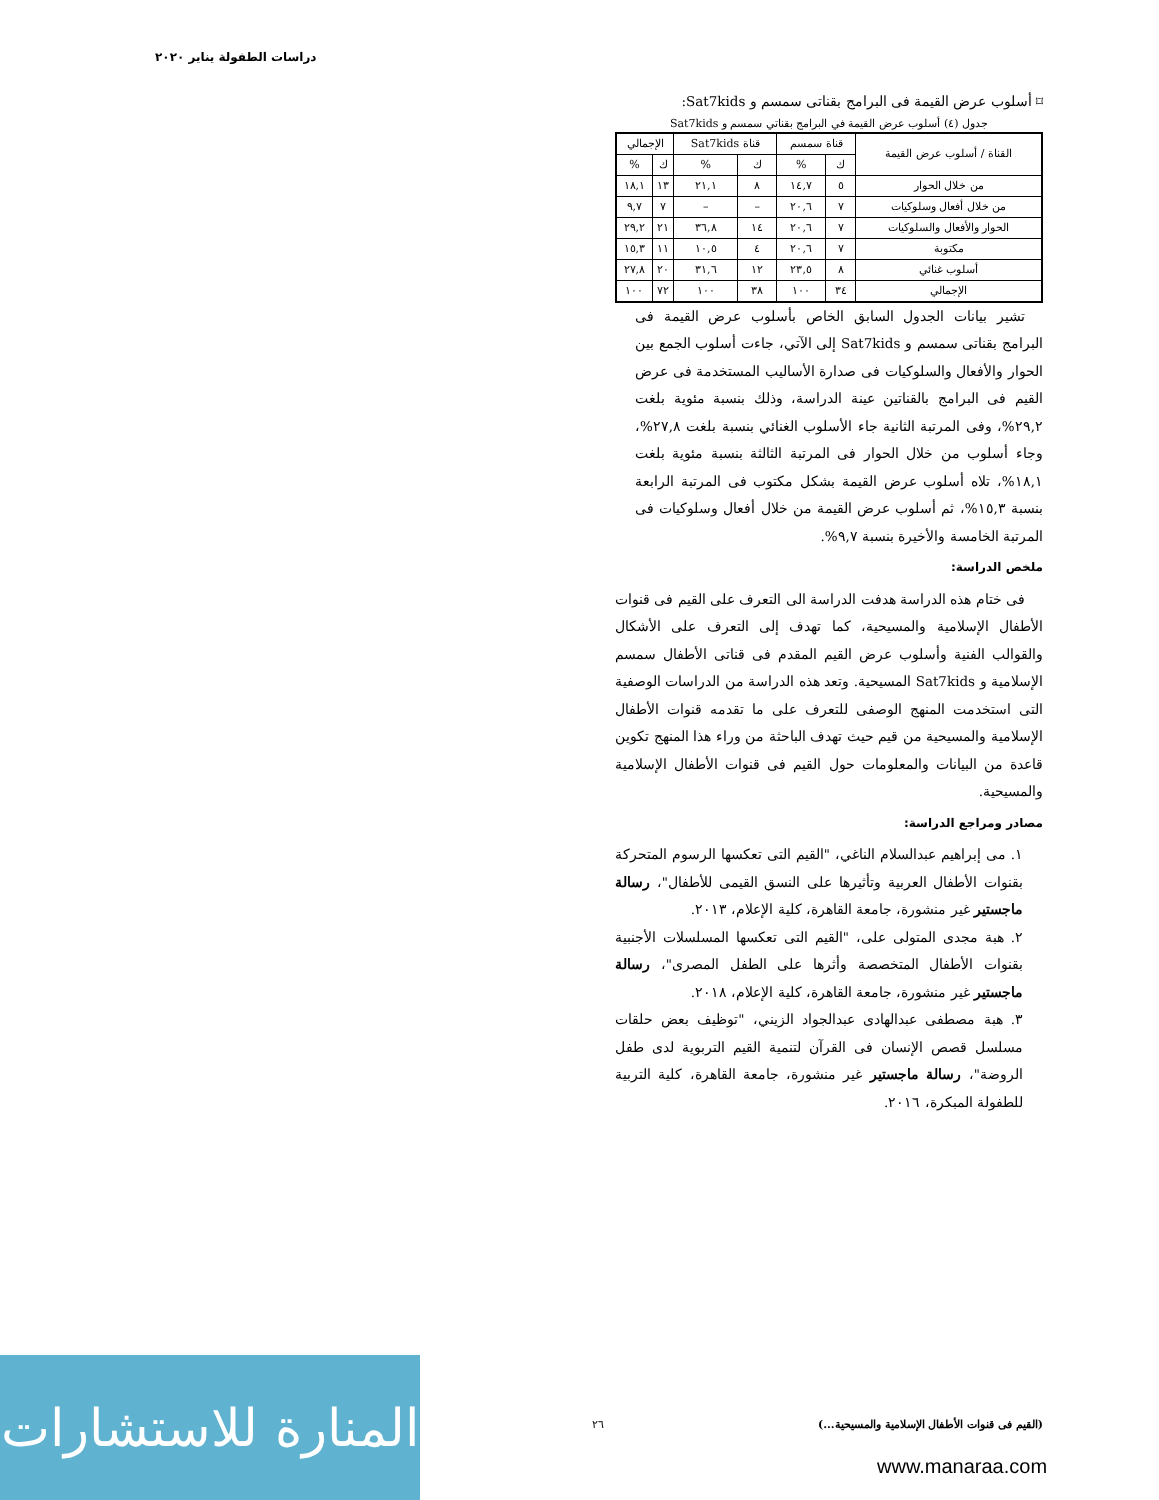دراسات الطفولة يناير ٢٠٢٠
⌑ أسلوب عرض القيمة فى البرامج بقناتى سمسم و Sat7kids:
جدول (٤) أسلوب عرض القيمة في البرامج بقناتي سمسم و Sat7kids
| القناة / أسلوب عرض القيمة | قناة سمسم | | قناة Sat7kids | | الإجمالي | |
| --- | --- | --- | --- | --- | --- | --- |
| | ك | % | ك | % | ك | % |
| من خلال الحوار | ٥ | ١٤,٧ | ٨ | ٢١,١ | ١٣ | ١٨,١ |
| من خلال أفعال وسلوكيات | ٧ | ٢٠,٦ | – | – | ٧ | ٩,٧ |
| الحوار والأفعال والسلوكيات | ٧ | ٢٠,٦ | ١٤ | ٣٦,٨ | ٢١ | ٢٩,٢ |
| مكتوبة | ٧ | ٢٠,٦ | ٤ | ١٠,٥ | ١١ | ١٥,٣ |
| أسلوب غنائي | ٨ | ٢٣,٥ | ١٢ | ٣١,٦ | ٢٠ | ٢٧,٨ |
| الإجمالي | ٣٤ | ١٠٠ | ٣٨ | ١٠٠ | ٧٢ | ١٠٠ |
تشير بيانات الجدول السابق الخاص بأسلوب عرض القيمة فى البرامج بقناتى سمسم و Sat7kids إلى الآتي، جاءت أسلوب الجمع بين الحوار والأفعال والسلوكيات فى صدارة الأساليب المستخدمة فى عرض القيم فى البرامج بالقناتين عينة الدراسة، وذلك بنسبة مئوية بلغت ٢٩,٢%، وفى المرتبة الثانية جاء الأسلوب الغنائي بنسبة بلغت ٢٧,٨%، وجاء أسلوب من خلال الحوار فى المرتبة الثالثة بنسبة مئوية بلغت ١٨,١%، تلاه أسلوب عرض القيمة بشكل مكتوب فى المرتبة الرابعة بنسبة ١٥,٣%، ثم أسلوب عرض القيمة من خلال أفعال وسلوكيات فى المرتبة الخامسة والأخيرة بنسبة ٩,٧%.
ملخص الدراسة:
فى ختام هذه الدراسة هدفت الدراسة الى التعرف على القيم فى قنوات الأطفال الإسلامية والمسيحية، كما تهدف إلى التعرف على الأشكال والقوالب الفنية وأسلوب عرض القيم المقدم فى قناتى الأطفال سمسم الإسلامية و Sat7kids المسيحية. وتعد هذه الدراسة من الدراسات الوصفية التى استخدمت المنهج الوصفى للتعرف على ما تقدمه قنوات الأطفال الإسلامية والمسيحية من قيم حيث تهدف الباحثة من وراء هذا المنهج تكوين قاعدة من البيانات والمعلومات حول القيم فى قنوات الأطفال الإسلامية والمسيحية.
مصادر ومراجع الدراسة:
١. مى إبراهيم عبدالسلام الناغي، "القيم التى تعكسها الرسوم المتحركة بقنوات الأطفال العربية وتأثيرها على النسق القيمى للأطفال"، رسالة ماجستير غير منشورة، جامعة القاهرة، كلية الإعلام، ٢٠١٣.
٢. هبة مجدى المتولى على، "القيم التى تعكسها المسلسلات الأجنبية بقنوات الأطفال المتخصصة وأثرها على الطفل المصرى"، رسالة ماجستير غير منشورة، جامعة القاهرة، كلية الإعلام، ٢٠١٨.
٣. هبة مصطفى عبدالهادى عبدالجواد الزيني، "توظيف بعض حلقات مسلسل قصص الإنسان فى القرآن لتنمية القيم التربوية لدى طفل الروضة"، رسالة ماجستير غير منشورة، جامعة القاهرة، كلية التربية للطفولة المبكرة، ٢٠١٦.
المنارة للاستشارات
٢٦
(القيم فى قنوات الأطفال الإسلامية والمسيحية...)
www.manaraa.com